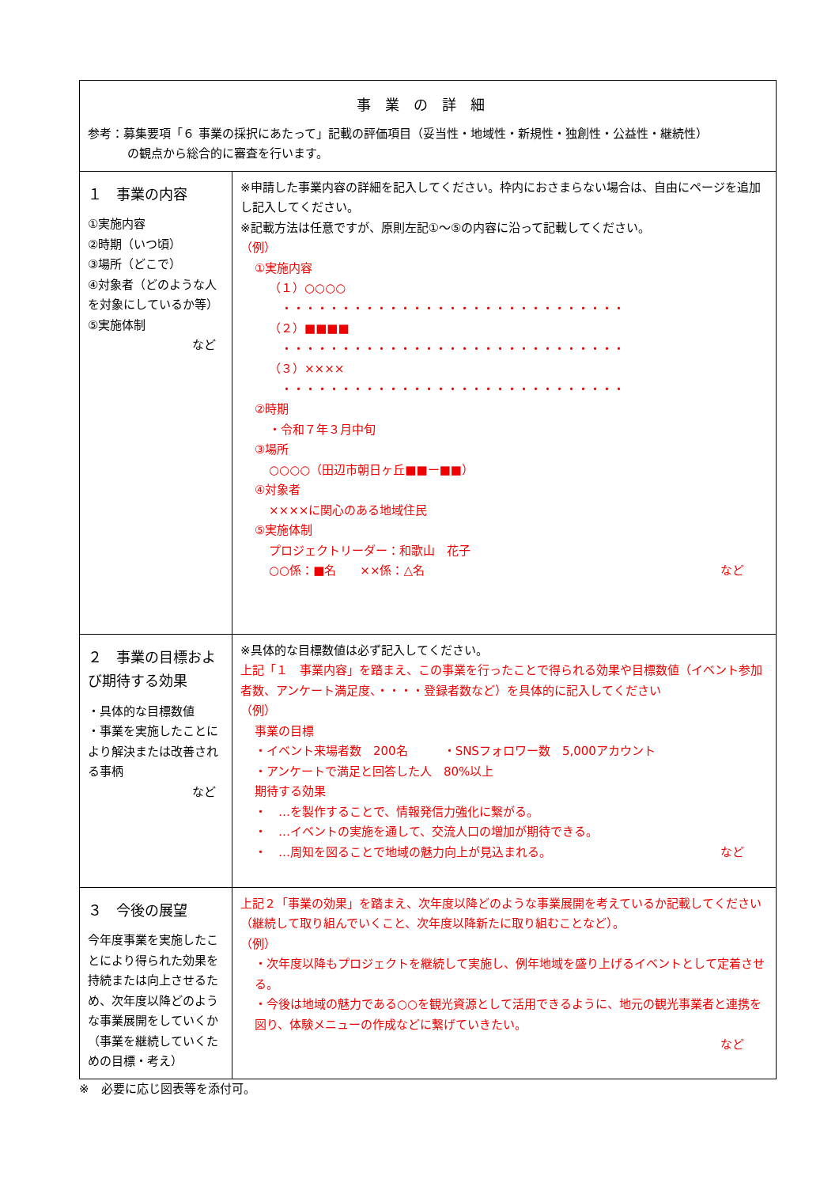| 事業の詳細 参考：募集要項「６ 事業の採択にあたって」記載の評価項目（妥当性・地域性・新規性・独創性・公益性・継続性） の観点から総合的に審査を行います。 | |
| １ 事業の内容 ①実施内容 ②時期（いつ頃） ③場所（どこで） ④対象者（どのような人を対象にしているか等） ⑤実施体制 など | ※申請した事業内容の詳細を記入してください。枠内におさまらない場合は、自由にページを追加し記入してください。 ※記載方法は任意ですが、原則左記①～⑤の内容に沿って記載してください。 （例） ①実施内容 （１）○○○○ ・・・・・・・・・・・・・・・・・・・・・・・・・・・・・ （２）■■■■ ・・・・・・・・・・・・・・・・・・・・・・・・・・・・・ （３）×××× ・・・・・・・・・・・・・・・・・・・・・・・・・・・・・ ②時期 ・令和７年３月中旬 ③場所 ○○○○（田辺市朝日ヶ丘■■ー■■） ④対象者 ××××に関心のある地域住民 ⑤実施体制 プロジェクトリーダー：和歌山 花子 ○○係：■名 ××係：△名 など |
| ２ 事業の目標および期待する効果 ・具体的な目標数値 ・事業を実施したことにより解決または改善される事柄 など | ※具体的な目標数値は必ず記入してください。 上記「１ 事業内容」を踏まえ、この事業を行ったことで得られる効果や目標数値（イベント参加者数、アンケート満足度、・・・・登録者数など）を具体的に記入してください （例） 事業の目標 ・イベント来場者数 200名 ・SNSフォロワー数 5,000アカウント ・アンケートで満足と回答した人 80%以上 期待する効果 ・ …を製作することで、情報発信力強化に繋がる。 ・ …イベントの実施を通して、交流人口の増加が期待できる。 ・ …周知を図ることで地域の魅力向上が見込まれる。 など |
| ３ 今後の展望 今年度事業を実施したことにより得られた効果を持続または向上させるため、次年度以降どのような事業展開をしていくか （事業を継続していくための目標・考え） | 上記２「事業の効果」を踏まえ、次年度以降どのような事業展開を考えているか記載してください（継続して取り組んでいくこと、次年度以降新たに取り組むことなど）。 （例） ・次年度以降もプロジェクトを継続して実施し、例年地域を盛り上げるイベントとして定着させる。 ・今後は地域の魅力である○○を観光資源として活用できるように、地元の観光事業者と連携を図り、体験メニューの作成などに繋げていきたい。 など |
※　必要に応じ図表等を添付可。